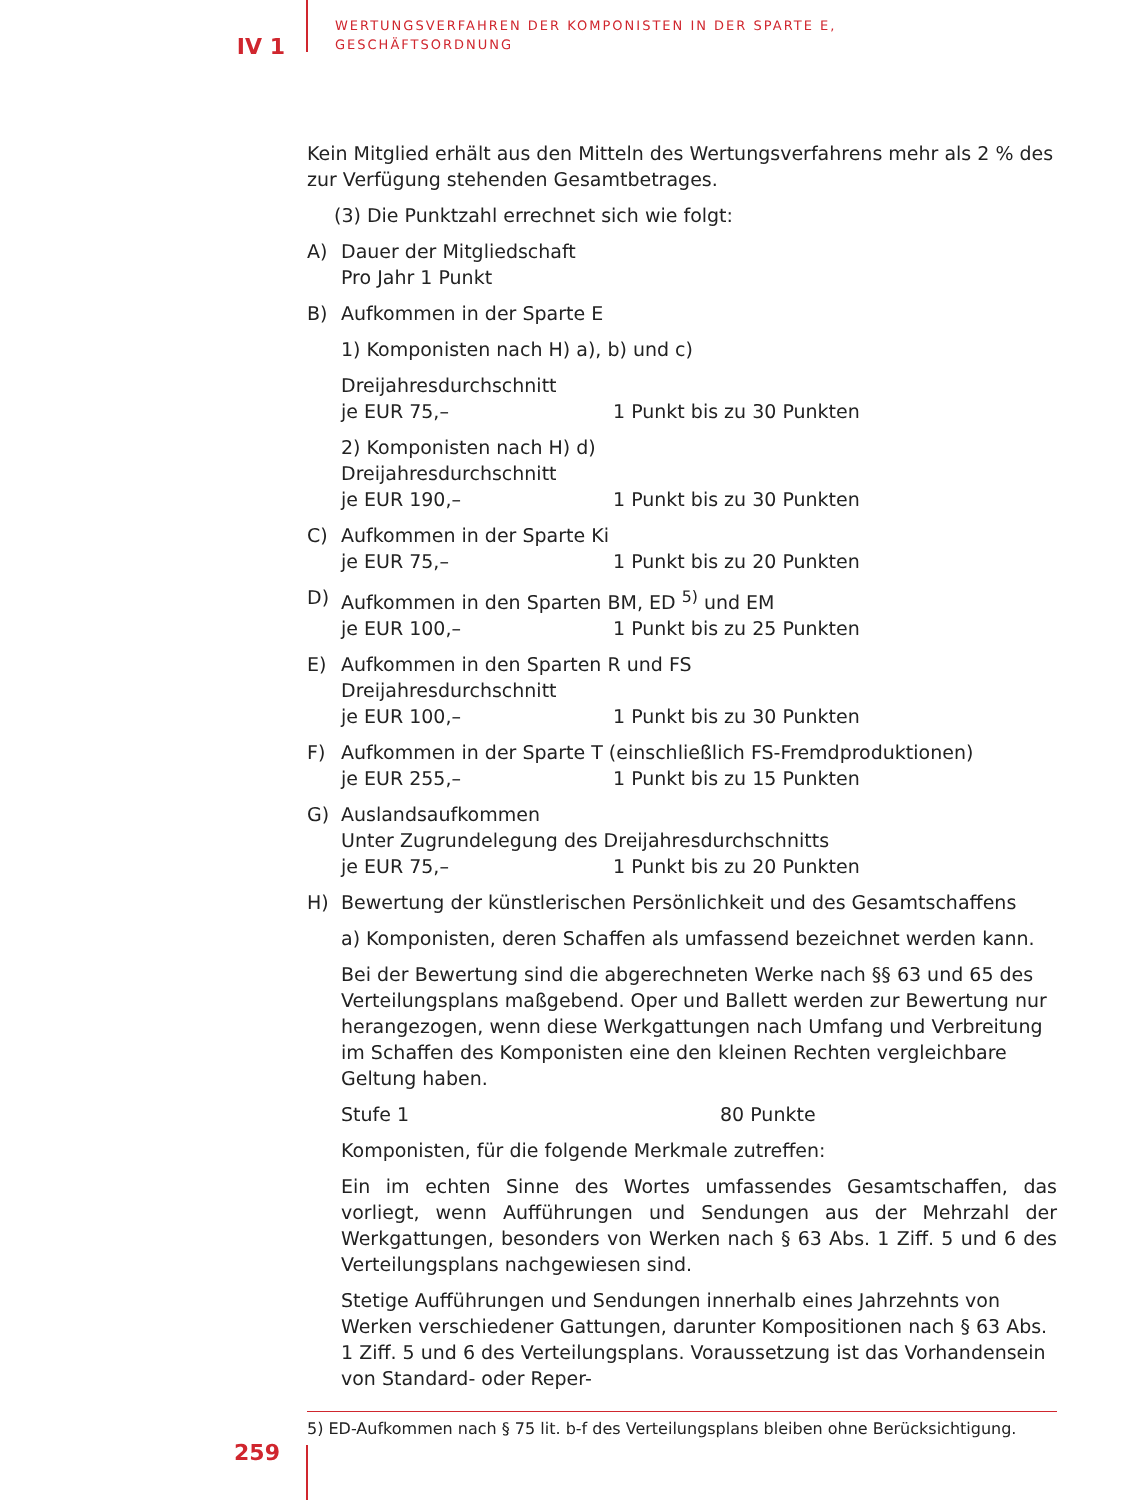IV 1
WERTUNGSVERFAHREN DER KOMPONISTEN IN DER SPARTE E,
GESCHÄFTSORDNUNG
Kein Mitglied erhält aus den Mitteln des Wertungsverfahrens mehr als 2 % des zur Verfügung stehenden Gesamtbetrages.
(3) Die Punktzahl errechnet sich wie folgt:
A) Dauer der Mitgliedschaft
Pro Jahr 1 Punkt
B) Aufkommen in der Sparte E
1) Komponisten nach H) a), b) und c)
Dreijahresdurchschnitt
je EUR 75,– 1 Punkt bis zu 30 Punkten
2) Komponisten nach H) d)
Dreijahresdurchschnitt
je EUR 190,– 1 Punkt bis zu 30 Punkten
C) Aufkommen in der Sparte Ki
je EUR 75,– 1 Punkt bis zu 20 Punkten
D) Aufkommen in den Sparten BM, ED <sup>5)</sup> und EM
je EUR 100,– 1 Punkt bis zu 25 Punkten
E) Aufkommen in den Sparten R und FS
Dreijahresdurchschnitt
je EUR 100,– 1 Punkt bis zu 30 Punkten
F) Aufkommen in der Sparte T (einschließlich FS-Fremdproduktionen)
je EUR 255,– 1 Punkt bis zu 15 Punkten
G) Auslandsaufkommen
Unter Zugrundelegung des Dreijahresdurchschnitts
je EUR 75,– 1 Punkt bis zu 20 Punkten
H) Bewertung der künstlerischen Persönlichkeit und des Gesamtschaffens
a) Komponisten, deren Schaffen als umfassend bezeichnet werden kann.
Bei der Bewertung sind die abgerechneten Werke nach §§ 63 und 65 des Verteilungsplans maßgebend. Oper und Ballett werden zur Bewertung nur herangezogen, wenn diese Werkgattungen nach Umfang und Verbreitung im Schaffen des Komponisten eine den kleinen Rechten vergleichbare Geltung haben.
Stufe 1 80 Punkte
Komponisten, für die folgende Merkmale zutreffen:
Ein im echten Sinne des Wortes umfassendes Gesamtschaffen, das vorliegt, wenn Aufführungen und Sendungen aus der Mehrzahl der Werkgattungen, besonders von Werken nach § 63 Abs. 1 Ziff. 5 und 6 des Verteilungsplans nachgewiesen sind.
Stetige Aufführungen und Sendungen innerhalb eines Jahrzehnts von Werken verschiedener Gattungen, darunter Kompositionen nach § 63 Abs. 1 Ziff. 5 und 6 des Verteilungsplans. Voraussetzung ist das Vorhandensein von Standard- oder Reper-
5) ED-Aufkommen nach § 75 lit. b-f des Verteilungsplans bleiben ohne Berücksichtigung.
259